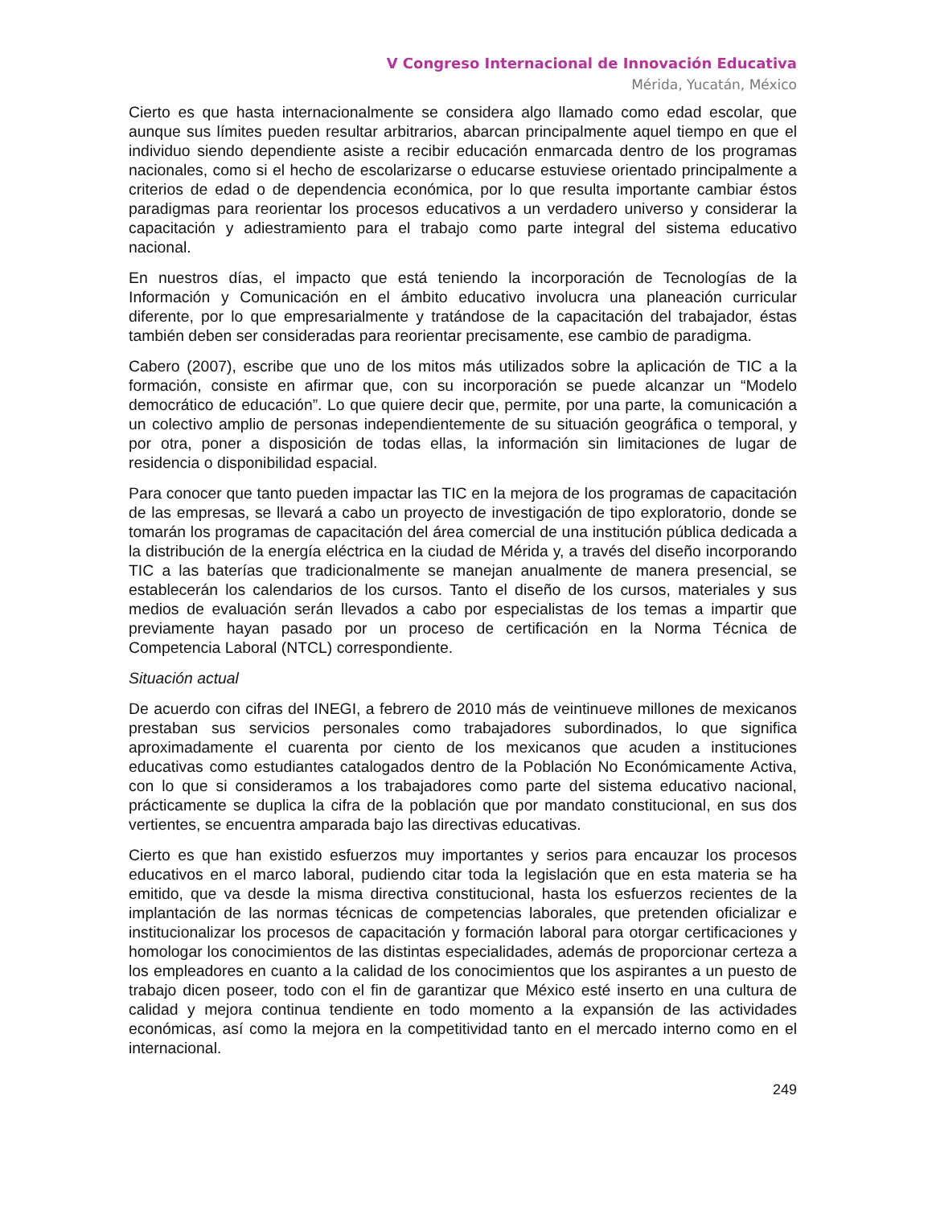V Congreso Internacional de Innovación Educativa
Mérida, Yucatán, México
Cierto es que hasta internacionalmente se considera algo llamado como edad escolar, que aunque sus límites pueden resultar arbitrarios, abarcan principalmente aquel tiempo en que el individuo siendo dependiente asiste a recibir educación enmarcada dentro de los programas nacionales, como si el hecho de escolarizarse o educarse estuviese orientado principalmente a criterios de edad o de dependencia económica, por lo que resulta importante cambiar éstos paradigmas para reorientar los procesos educativos a un verdadero universo y considerar la capacitación y adiestramiento para el trabajo como parte integral del sistema educativo nacional.
En nuestros días, el impacto que está teniendo la incorporación de Tecnologías de la Información y Comunicación en el ámbito educativo involucra una planeación curricular diferente, por lo que empresarialmente y tratándose de la capacitación del trabajador, éstas también deben ser consideradas para reorientar precisamente, ese cambio de paradigma.
Cabero (2007), escribe que uno de los mitos más utilizados sobre la aplicación de TIC a la formación, consiste en afirmar que, con su incorporación se puede alcanzar un “Modelo democrático de educación”. Lo que quiere decir que, permite, por una parte, la comunicación a un colectivo amplio de personas independientemente de su situación geográfica o temporal, y por otra, poner a disposición de todas ellas, la información sin limitaciones de lugar de residencia o disponibilidad espacial.
Para conocer que tanto pueden impactar las TIC en la mejora de los programas de capacitación de las empresas, se llevará a cabo un proyecto de investigación de tipo exploratorio, donde se tomarán los programas de capacitación del área comercial de una institución pública dedicada a la distribución de la energía eléctrica en la ciudad de Mérida y, a través del diseño incorporando TIC a las baterías que tradicionalmente se manejan anualmente de manera presencial, se establecerán los calendarios de los cursos. Tanto el diseño de los cursos, materiales y sus medios de evaluación serán llevados a cabo por especialistas de los temas a impartir que previamente hayan pasado por un proceso de certificación en la Norma Técnica de Competencia Laboral (NTCL) correspondiente.
Situación actual
De acuerdo con cifras del INEGI, a febrero de 2010 más de veintinueve millones de mexicanos prestaban sus servicios personales como trabajadores subordinados, lo que significa aproximadamente el cuarenta por ciento de los mexicanos que acuden a instituciones educativas como estudiantes catalogados dentro de la Población No Económicamente Activa, con lo que si consideramos a los trabajadores como parte del sistema educativo nacional, prácticamente se duplica la cifra de la población que por mandato constitucional, en sus dos vertientes, se encuentra amparada bajo las directivas educativas.
Cierto es que han existido esfuerzos muy importantes y serios para encauzar los procesos educativos en el marco laboral, pudiendo citar toda la legislación que en esta materia se ha emitido, que va desde la misma directiva constitucional, hasta los esfuerzos recientes de la implantación de las normas técnicas de competencias laborales, que pretenden oficializar e institucionalizar los procesos de capacitación y formación laboral para otorgar certificaciones y homologar los conocimientos de las distintas especialidades, además de proporcionar certeza a los empleadores en cuanto a la calidad de los conocimientos que los aspirantes a un puesto de trabajo dicen poseer, todo con el fin de garantizar que México esté inserto en una cultura de calidad y mejora continua tendiente en todo momento a la expansión de las actividades económicas, así como la mejora en la competitividad tanto en el mercado interno como en el internacional.
249